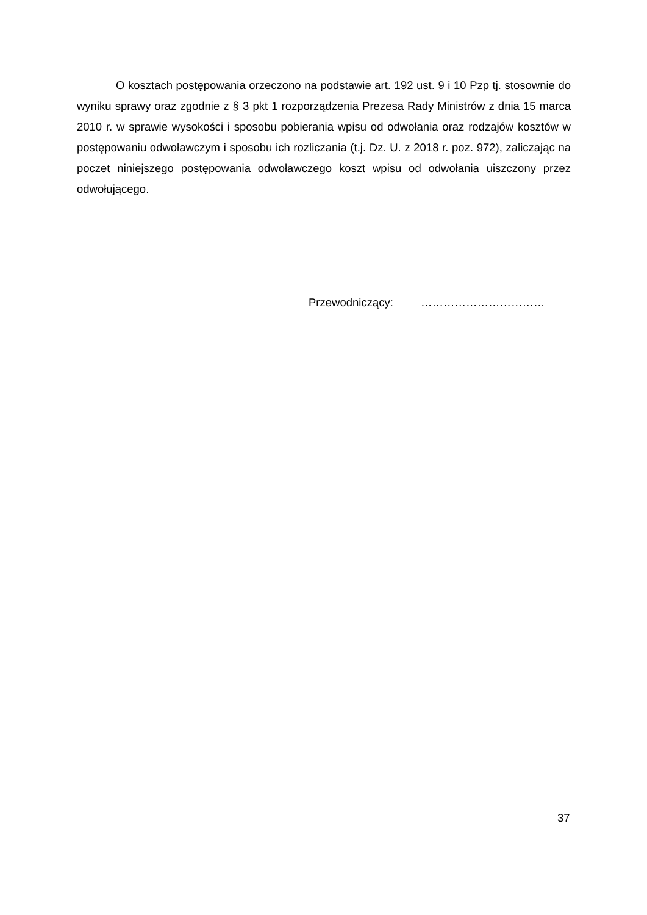O kosztach postępowania orzeczono na podstawie art. 192 ust. 9 i 10 Pzp tj. stosownie do wyniku sprawy oraz zgodnie z § 3 pkt 1 rozporządzenia Prezesa Rady Ministrów z dnia 15 marca 2010 r. w sprawie wysokości i sposobu pobierania wpisu od odwołania oraz rodzajów kosztów w postępowaniu odwoławczym i sposobu ich rozliczania (t.j. Dz. U. z 2018 r. poz. 972), zaliczając na poczet niniejszego postępowania odwoławczego koszt wpisu od odwołania uiszczony przez odwołującego.
Przewodniczący: ……………………………
37